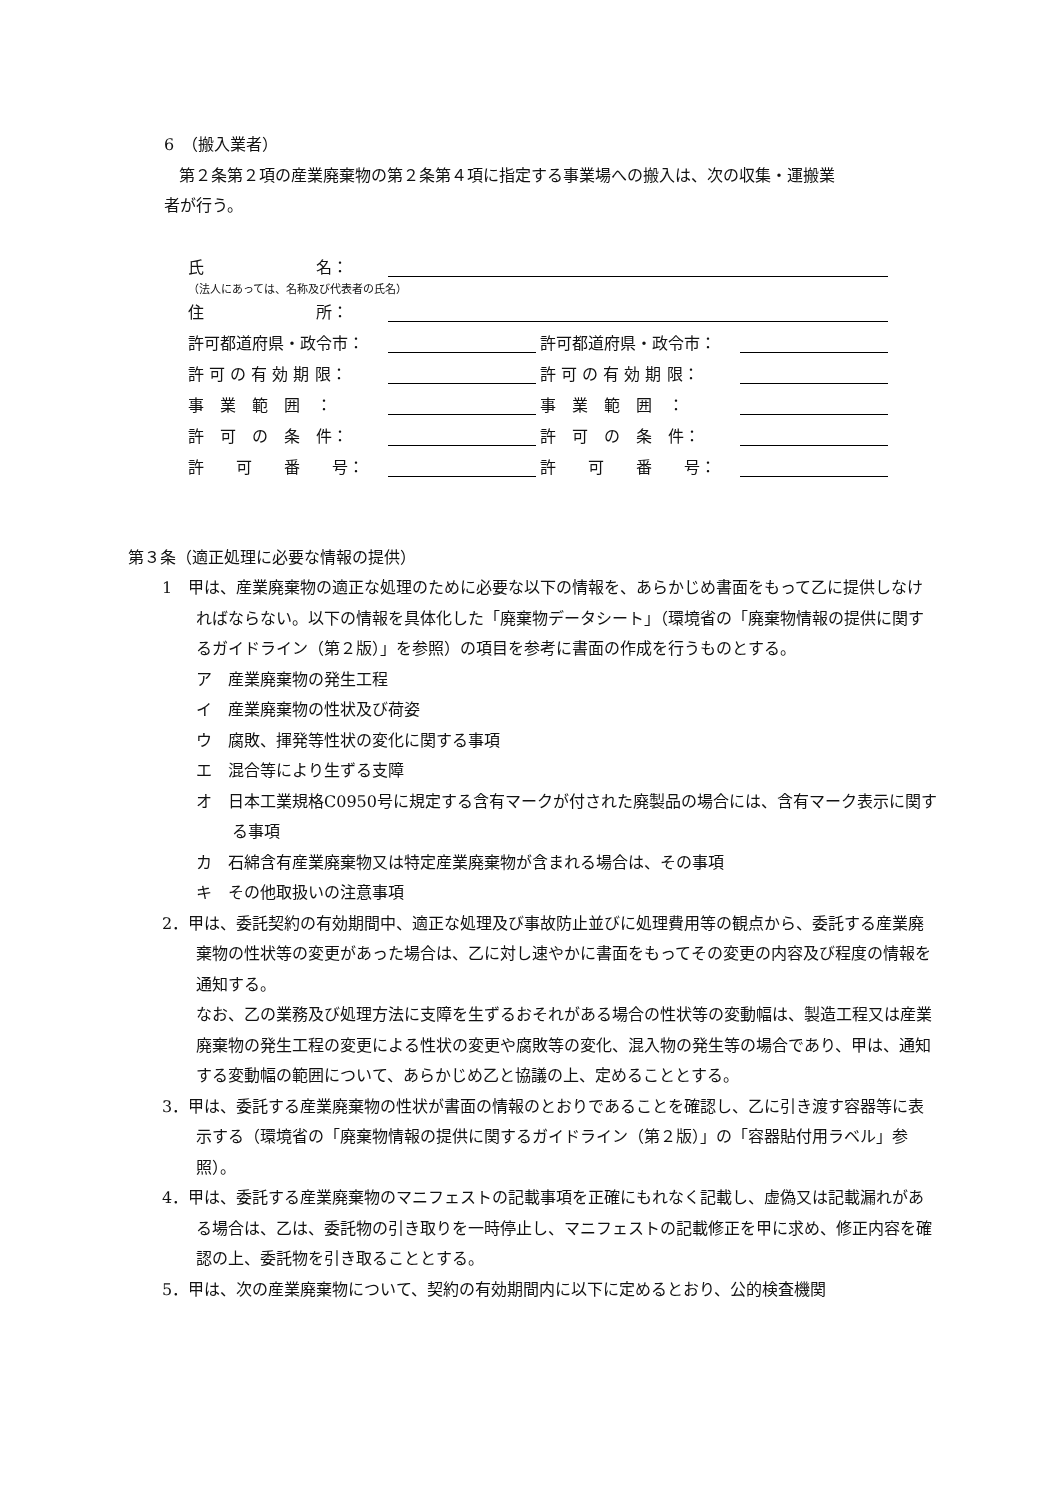6　（搬入業者）
第２条第２項の産業廃棄物の第２条第４項に指定する事業場への搬入は、次の収集・運搬業
者が行う。
氏　　　　　　　名：
（法人にあっては、名称及び代表者の氏名）
住　　　　　　　所：
許可都道府県・政令市： 許可都道府県・政令市：
許 可 の 有 効 期 限： 許 可 の 有 効 期 限：
事　業　範　囲　： 事　業　範　囲　：
許　可　の　条　件： 許　可　の　条　件：
許　　可　　番　　号： 許　　可　　番　　号：
第３条（適正処理に必要な情報の提供）
1　甲は、産業廃棄物の適正な処理のために必要な以下の情報を、あらかじめ書面をもって乙に提供しなければならない。以下の情報を具体化した「廃棄物データシート」（環境省の「廃棄物情報の提供に関するガイドライン（第２版）」を参照）の項目を参考に書面の作成を行うものとする。
ア　産業廃棄物の発生工程
イ　産業廃棄物の性状及び荷姿
ウ　腐敗、揮発等性状の変化に関する事項
エ　混合等により生ずる支障
オ　日本工業規格C0950号に規定する含有マークが付された廃製品の場合には、含有マーク表示に関する事項
カ　石綿含有産業廃棄物又は特定産業廃棄物が含まれる場合は、その事項
キ　その他取扱いの注意事項
2．甲は、委託契約の有効期間中、適正な処理及び事故防止並びに処理費用等の観点から、委託する産業廃棄物の性状等の変更があった場合は、乙に対し速やかに書面をもってその変更の内容及び程度の情報を通知する。
なお、乙の業務及び処理方法に支障を生ずるおそれがある場合の性状等の変動幅は、製造工程又は産業廃棄物の発生工程の変更による性状の変更や腐敗等の変化、混入物の発生等の場合であり、甲は、通知する変動幅の範囲について、あらかじめ乙と協議の上、定めることとする。
3．甲は、委託する産業廃棄物の性状が書面の情報のとおりであることを確認し、乙に引き渡す容器等に表示する（環境省の「廃棄物情報の提供に関するガイドライン（第２版）」の「容器貼付用ラベル」参照）。
4．甲は、委託する産業廃棄物のマニフェストの記載事項を正確にもれなく記載し、虚偽又は記載漏れがある場合は、乙は、委託物の引き取りを一時停止し、マニフェストの記載修正を甲に求め、修正内容を確認の上、委託物を引き取ることとする。
5．甲は、次の産業廃棄物について、契約の有効期間内に以下に定めるとおり、公的検査機関